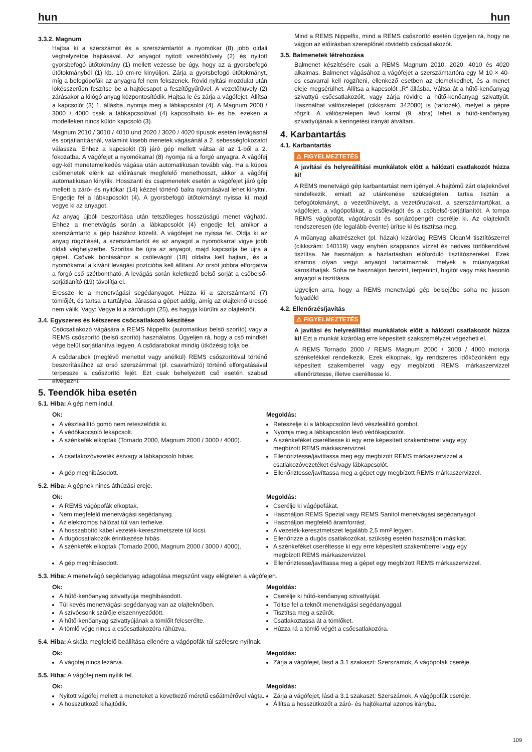hun hun
3.3.2. Magnum
Hajtsa ki a szerszámot és a szerszámtartót a nyomókar (8) jobb oldali véghelyzetbe hajtásával. Az anyagot nyitott vezetőhüvely (2) és nyitott gyorsbefogó ütőtokmány (1) mellett vezesse be úgy, hogy az a gyorsbefogó ütőtokmányból (1) kb. 10 cm-re kinyúljon. Zárja a gyorsbefogó ütőtokmányt, míg a befogópofák az anyagra fel nem fekszenek. Rövid nyitási mozdulat után lökésszerűen feszítse be a hajtócsapot a feszítőgyűrűvel. A vezetőhüvely (2) zárásakor a kilógó anyag központosítódik. Hajtsa le és zárja a vágófejet. Állítsa a kapcsolót (3) 1. állásba, nyomja meg a lábkapcsolót (4). A Magnum 2000 / 3000 / 4000 csak a lábkapcsolóval (4) kapcsolható ki- és be, ezeken a modelleken nincs külön kapcsoló (3).
Magnum 2010 / 3010 / 4010 und 2020 / 3020 / 4020 típusok esetén levágásnál és sorjátlanításnál, valamint kisebb menetek vágásánál a 2. sebességfokozatot válassza. Ehhez a kapcsolót (3) járó gép mellett váltsa át az 1-ből a 2. fokozatba. A vágófejet a nyomókarral (8) nyomja rá a forgó anyagra. A vágófej egy-két menetemelkedés vágása után automatikusan tovább vág. Ha a kúpos csőmenetek elérik az előírásnak megfelelő menethosszt, akkor a vágófej automatikusan kinyílik. Hosszanti és csapmenetek esetén a vágófejet járó gép mellett a záró- és nyitókar (14) kézzel történő balra nyomásával lehet kinyitni. Engedje fel a lábkapcsolót (4). A gyorsbefogó ütőtokmányt nyissa ki, majd vegye ki az anyagot.
Az anyag újbóli beszorítása után tetszőleges hosszúságú menet vágható. Ehhez a menetvágás során a lábkapcsolót (4) engedje fel, amikor a szerszámtartó a gép házához közelít. A vágófejet ne nyissa fel. Oldja ki az anyag rögzítését, a szerszámtartót és az anyagot a nyomókarral vigye jobb oldali véghelyzetbe. Szorítsa be újra az anyagot, majd kapcsolja be újra a gépet. Csövek bontásához a csőlevágót (18) oldalra kell hajtani, és a nyomókarral a kívánt levágási pozícióba kell állítani. Az orsót jobbra elforgatva a forgó cső szétbontható. A levágás során keletkező belső sorját a csőbelső-sorjátlanító (19) távolítja el.
Eressze le a menetvágási segédanyagot. Húzza ki a szerszámtartó (7) tömlőjét, és tartsa a tartályba. Járassa a gépet addig, amíg az olajteknő üressé nem válik. Vagy: Vegye ki a záródugót (25), és hagyja kiürülni az olajteknőt.
3.4. Egyszeres és kétszeres csőcsatlakozó készítése
Csőcsatlakozó vágására a REMS Nippelfix (automatikus belső szorító) vagy a REMS csőszorító (belső szorító) használatos. Ügyeljen rá, hogy a cső mindkét vége belül sorjátlanítva legyen. A csődarabokat mindig ütközésig tolja be.
A csődarabok (meglévő menettel vagy anélkül) REMS csőszorítóval történő beszorításához az orsó szerszámmal (pl. csavarhúzó) történő elforgatásával terpessze a csőszorító fejét. Ezt csak behelyezett cső esetén szabad elvégezni.
Mind a REMS Nippelfix, mind a REMS csőszorító esetén ügyeljen rá, hogy ne vágjon az előírásban szereplőnél rövidebb csőcsatlakozót.
3.5. Balmenetek létrehozása
Balmenet készítésére csak a REMS Magnum 2010, 2020, 4010 és 4020 alkalmas. Balmenet vágásához a vágófejet a szerszámtartóra egy M 10 × 40-es csavarral kell rögzíteni, ellenkező esetben az elemelkedhet, és a menet eleje megsérülhet. Állítsa a kapcsolót „R“ állásba. Váltsa át a hűtő-kenőanyag szivattyú csőcsatlakozóit, vagy zárja rövidre a hűtő-kenőanyag szivattyút. Használhat váltószelepet (cikkszám: 342080) is (tartozék), melyet a gépre rögzít. A váltószelepen lévő karral (9. ábra) lehet a hűtő-kenőanyag szivattyújának a keringetési irányát átváltani.
4. Karbantartás
4.1. Karbantartás
⚠ FIGYELMEZTETÉS
A javítási és helyreállítási munkálatok előtt a hálózati csatlakozót húzza ki!
A REMS menetvágó gép karbantartást nem igényel. A hajtómű zárt olajteknővel rendelkezik, emiatt az utánkenése szükségtelen. tartsa tisztán a befogótokmányt, a vezetőhüvelyt, a vezetőrudakat, a szerszámtartókat, a vágófejet, a vágópofákat, a csőlevágót és a csőbelső-sorjátlanítót. A tompa REMS vágópofát, vágótárcsát és sorjázópengét cserélje ki. Az olajteknőt rendszeresen (de legalább évente) ürítse ki és tisztítsa meg.
A műanyag alkatrészeket (pl. házak) kizárólag REMS CleanM tisztítószerrel (cikkszám: 140119) vagy enyhén szappanos vízzel és nedves törlőkendővel tisztítsa. Ne használjon a háztartásban előforduló tisztítószereket. Ezek számos olyan vegyi anyagot tartalmaznak, melyek a műanyagokat károsíthatják. Soha ne használjon benzint, terpentint, hígítót vagy más hasonló anyagot a tisztításra.
Ügyeljen arra, hogy a REMS menetvágó gép belsejébe soha ne jusson folyadék!
4.2. Ellenőrzés/javítás
⚠ FIGYELMEZTETÉS
A javítási és helyreállítási munkálatok előtt a hálózati csatlakozót húzza ki! Ezt a munkát kizárólag erre képesített szakszemélyzet végezheti el.
A REMS Tornado 2000 / REMS Magnum 2000 / 3000 / 4000 motorja szénkefékkel rendelkezik. Ezek elkopnak, így rendszeres időközönként egy képesített szakemberrel vagy egy megbízott REMS márkaszervizzel ellenőriztesse, illetve cseréltesse ki.
5. Teendők hiba esetén
5.1. Hiba: A gép nem indul.
Ok:
A vészleállító gomb nem reteszelődik ki.
A védőkapcsoló lekapcsolt.
A szénkefék elkoptak (Tornado 2000, Magnum 2000 / 3000 / 4000).
A csatlakozóvezeték és/vagy a lábkapcsoló hibás.
A gép meghibásodott.
Megoldás:
Reteszelje ki a lábkapcsolón lévő vészleállító gombot.
Nyomja meg a lábkapcsolón lévő védőkapcsolót.
A szénkeféket cseréltesse ki egy erre képesített szakemberrel vagy egy megbízott REMS márkaszervizzel.
Ellenőriztesse/javíttassa meg egy megbízott REMS márkaszervizzel a csatlakozóvezetéket és/vagy lábkapcsolót.
Ellenőriztesse/javíttassa meg a gépet egy megbízott REMS márkaszervizzel.
5.2. Hiba: A gépnek nincs áthúzási ereje.
Ok:
A REMS vágópofák elkoptak.
Nem megfelelő menetvágási segédanyag.
Az elektromos hálózat túl van terhelve.
A hosszabbító kábel vezeték-keresztmetszete túl kicsi.
A dugócsatlakozók érintkezése hibás.
A szénkefék elkoptak (Tornado 2000, Magnum 2000 / 3000 / 4000).
A gép meghibásodott.
Megoldás:
Cserélje ki vágópofákat.
Használjon REMS Spezial vagy REMS Sanitol menetvágási segédanyagot.
Használjon megfelelő áramforrást.
A vezeték-keresztmetszet legalább 2,5 mm² legyen.
Ellenőrizze a dugós csatlakozókat, szükség esetén használjon másikat.
A szénkeféket cseréltesse ki egy erre képesített szakemberrel vagy egy megbízott REMS márkaszervizzel.
Ellenőriztesse/javíttassa meg a gépet egy megbízott REMS márkaszervizzel.
5.3. Hiba: A menetvágó segédanyag adagolása megszűnt vagy elégtelen a vágófejen.
Ok:
A hűtő-kenőanyag szivattyúja meghibásodott.
Túl kevés menetvágási segédanyag van az olajteknőben.
A szívócsonk szűrője elszennyeződött.
A hűtő-kenőanyag szivattyújának a tömlőit felcserélte.
A tömlő vége nincs a csőcsatlakozóra ráhúzva.
Megoldás:
Cserélje ki hűtő-kenőanyag szivattyúját.
Töltse fel a teknőt menetvágási segédanyaggal.
Tisztítsa meg a szűrőt.
Csatlakoztassa át a tömlőket.
Húzza rá a tömlő végét a csőcsatlakozóra.
5.4. Hiba: A skála megfelelő beállítása ellenére a vágópofák túl szélesre nyílnak.
Ok:
A vágófej nincs lezárva.
Megoldás:
Zárja a vágófejet, lásd a 3.1 szakaszt: Szerszámok, A vágópofák cseréje.
5.5. Hiba: A vágófej nem nyílik fel.
Ok:
Nyitott vágófej mellett a meneteket a következő méretű csőátmérővel vágta.
A hosszütköző kihajtódik.
Megoldás:
Zárja a vágófejet, lásd a 3.1 szakaszt: Szerszámok, A vágópofák cseréje.
Állítsa a hosszütközőt a záró- és hajtókarral azonos irányba.
109